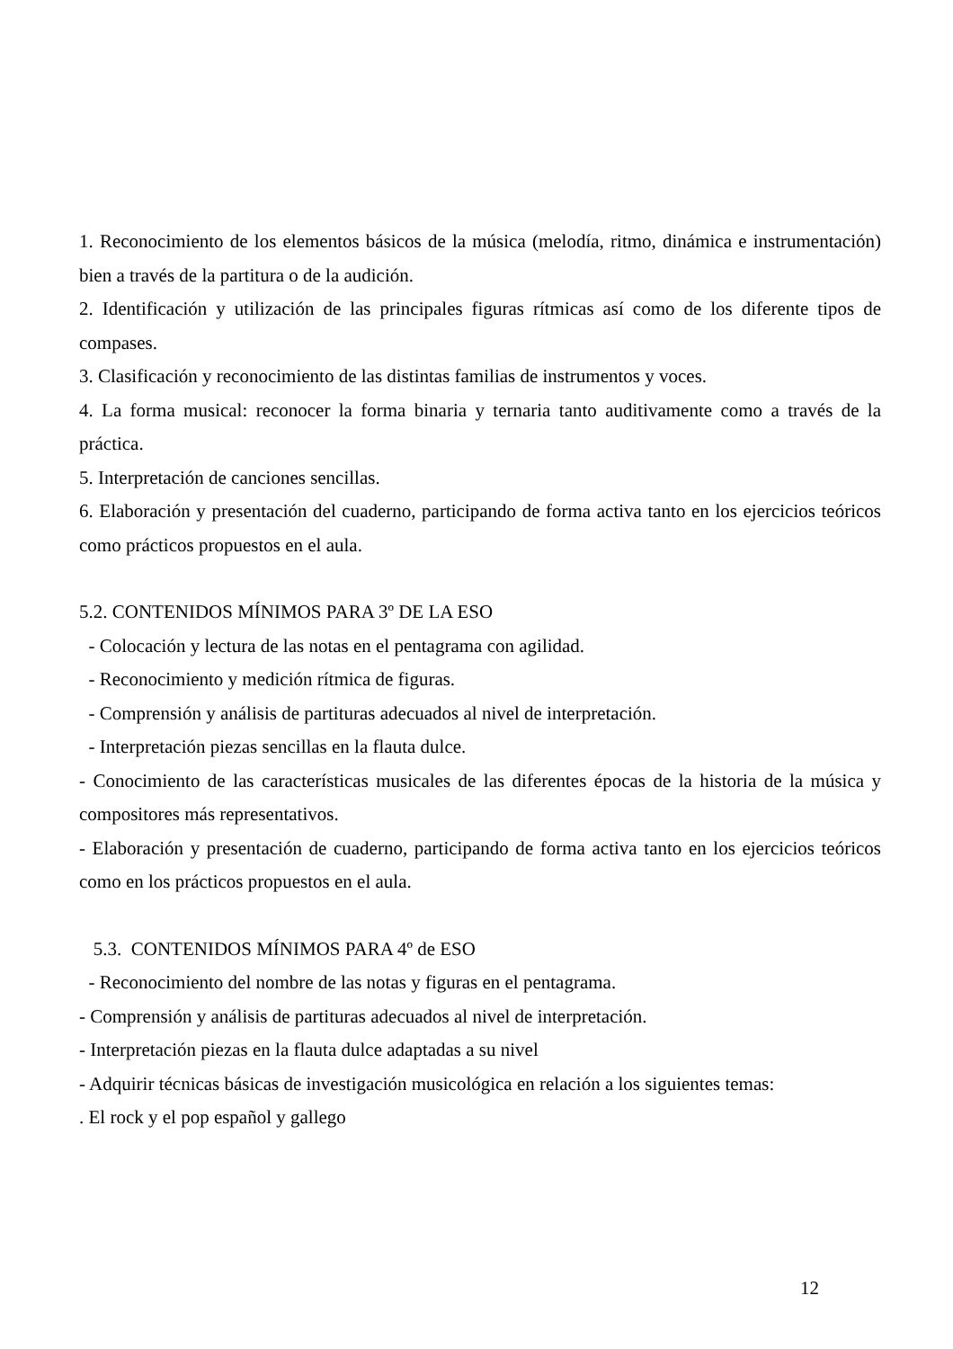1. Reconocimiento de los elementos básicos de la música (melodía, ritmo, dinámica e instrumentación) bien a través de la partitura o de la audición.
2. Identificación y utilización de las principales figuras rítmicas así como de los diferente tipos de compases.
3. Clasificación y reconocimiento de las distintas familias de instrumentos y voces.
4. La forma musical: reconocer la forma binaria y ternaria tanto auditivamente como a través de la práctica.
5. Interpretación de canciones sencillas.
6. Elaboración y presentación del cuaderno, participando de forma activa tanto en los ejercicios teóricos como prácticos propuestos en el aula.
5.2. CONTENIDOS MÍNIMOS PARA 3º DE LA ESO
- Colocación y lectura de las notas en el pentagrama con agilidad.
- Reconocimiento y medición rítmica de figuras.
- Comprensión y análisis de partituras adecuados al nivel de interpretación.
- Interpretación piezas sencillas en la flauta dulce.
- Conocimiento de las características musicales de las diferentes épocas de la historia de la música y compositores más representativos.
- Elaboración y presentación de cuaderno, participando de forma activa tanto en los ejercicios teóricos como en los prácticos propuestos en el aula.
5.3. CONTENIDOS MÍNIMOS PARA 4º de ESO
- Reconocimiento del nombre de las notas y figuras en el pentagrama.
- Comprensión y análisis de partituras adecuados al nivel de interpretación.
- Interpretación piezas en la flauta dulce adaptadas a su nivel
- Adquirir técnicas básicas de investigación musicológica en relación a los siguientes temas:
. El rock y el pop español y gallego
12